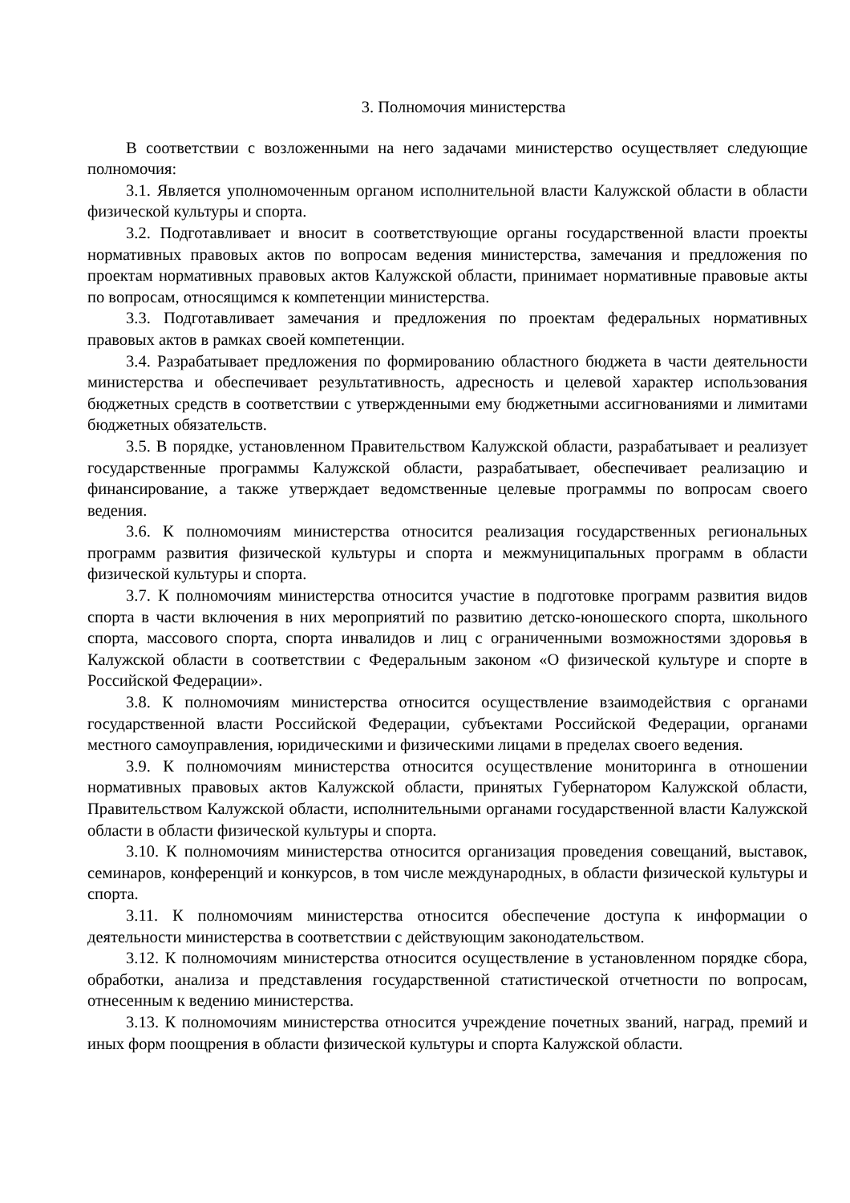3. Полномочия министерства
В соответствии с возложенными на него задачами министерство осуществляет следующие полномочия:
3.1. Является уполномоченным органом исполнительной власти Калужской области в области физической культуры и спорта.
3.2. Подготавливает и вносит в соответствующие органы государственной власти проекты нормативных правовых актов по вопросам ведения министерства, замечания и предложения по проектам нормативных правовых актов Калужской области, принимает нормативные правовые акты по вопросам, относящимся к компетенции министерства.
3.3. Подготавливает замечания и предложения по проектам федеральных нормативных правовых актов в рамках своей компетенции.
3.4. Разрабатывает предложения по формированию областного бюджета в части деятельности министерства и обеспечивает результативность, адресность и целевой характер использования бюджетных средств в соответствии с утвержденными ему бюджетными ассигнованиями и лимитами бюджетных обязательств.
3.5. В порядке, установленном Правительством Калужской области, разрабатывает и реализует государственные программы Калужской области, разрабатывает, обеспечивает реализацию и финансирование, а также утверждает ведомственные целевые программы по вопросам своего ведения.
3.6. К полномочиям министерства относится реализация государственных региональных программ развития физической культуры и спорта и межмуниципальных программ в области физической культуры и спорта.
3.7. К полномочиям министерства относится участие в подготовке программ развития видов спорта в части включения в них мероприятий по развитию детско-юношеского спорта, школьного спорта, массового спорта, спорта инвалидов и лиц с ограниченными возможностями здоровья в Калужской области в соответствии с Федеральным законом «О физической культуре и спорте в Российской Федерации».
3.8. К полномочиям министерства относится осуществление взаимодействия с органами государственной власти Российской Федерации, субъектами Российской Федерации, органами местного самоуправления, юридическими и физическими лицами в пределах своего ведения.
3.9. К полномочиям министерства относится осуществление мониторинга в отношении нормативных правовых актов Калужской области, принятых Губернатором Калужской области, Правительством Калужской области, исполнительными органами государственной власти Калужской области в области физической культуры и спорта.
3.10. К полномочиям министерства относится организация проведения совещаний, выставок, семинаров, конференций и конкурсов, в том числе международных, в области физической культуры и спорта.
3.11. К полномочиям министерства относится обеспечение доступа к информации о деятельности министерства в соответствии с действующим законодательством.
3.12. К полномочиям министерства относится осуществление в установленном порядке сбора, обработки, анализа и представления государственной статистической отчетности по вопросам, отнесенным к ведению министерства.
3.13. К полномочиям министерства относится учреждение почетных званий, наград, премий и иных форм поощрения в области физической культуры и спорта Калужской области.